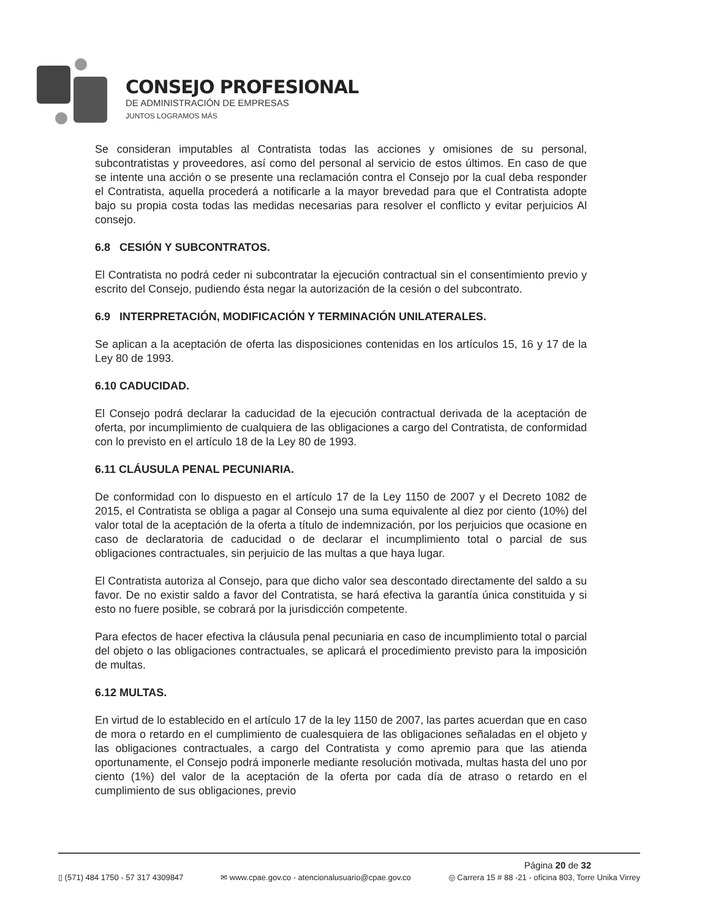CONSEJO PROFESIONAL
DE ADMINISTRACIÓN DE EMPRESAS
JUNTOS LOGRAMOS MÁS
Se consideran imputables al Contratista todas las acciones y omisiones de su personal, subcontratistas y proveedores, así como del personal al servicio de estos últimos. En caso de que se intente una acción o se presente una reclamación contra el Consejo por la cual deba responder el Contratista, aquella procederá a notificarle a la mayor brevedad para que el Contratista adopte bajo su propia costa todas las medidas necesarias para resolver el conflicto y evitar perjuicios Al consejo.
6.8 CESIÓN Y SUBCONTRATOS.
El Contratista no podrá ceder ni subcontratar la ejecución contractual sin el consentimiento previo y escrito del Consejo, pudiendo ésta negar la autorización de la cesión o del subcontrato.
6.9 INTERPRETACIÓN, MODIFICACIÓN Y TERMINACIÓN UNILATERALES.
Se aplican a la aceptación de oferta las disposiciones contenidas en los artículos 15, 16 y 17 de la Ley 80 de 1993.
6.10 CADUCIDAD.
El Consejo podrá declarar la caducidad de la ejecución contractual derivada de la aceptación de oferta, por incumplimiento de cualquiera de las obligaciones a cargo del Contratista, de conformidad con lo previsto en el artículo 18 de la Ley 80 de 1993.
6.11 CLÁUSULA PENAL PECUNIARIA.
De conformidad con lo dispuesto en el artículo 17 de la Ley 1150 de 2007 y el Decreto 1082 de 2015, el Contratista se obliga a pagar al Consejo una suma equivalente al diez por ciento (10%) del valor total de la aceptación de la oferta a título de indemnización, por los perjuicios que ocasione en caso de declaratoria de caducidad o de declarar el incumplimiento total o parcial de sus obligaciones contractuales, sin perjuicio de las multas a que haya lugar.
El Contratista autoriza al Consejo, para que dicho valor sea descontado directamente del saldo a su favor. De no existir saldo a favor del Contratista, se hará efectiva la garantía única constituida y si esto no fuere posible, se cobrará por la jurisdicción competente.
Para efectos de hacer efectiva la cláusula penal pecuniaria en caso de incumplimiento total o parcial del objeto o las obligaciones contractuales, se aplicará el procedimiento previsto para la imposición de multas.
6.12 MULTAS.
En virtud de lo establecido en el artículo 17 de la ley 1150 de 2007, las partes acuerdan que en caso de mora o retardo en el cumplimiento de cualesquiera de las obligaciones señaladas en el objeto y las obligaciones contractuales, a cargo del Contratista y como apremio para que las atienda oportunamente, el Consejo podrá imponerle mediante resolución motivada, multas hasta del uno por ciento (1%) del valor de la aceptación de la oferta por cada día de atraso o retardo en el cumplimiento de sus obligaciones, previo
Página 20 de 32
▯ (571) 484 1750 - 57 317 4309847 ✉ www.cpae.gov.co - atencionalusuario@cpae.gov.co ◎ Carrera 15 # 88 -21 - oficina 803, Torre Unika Virrey